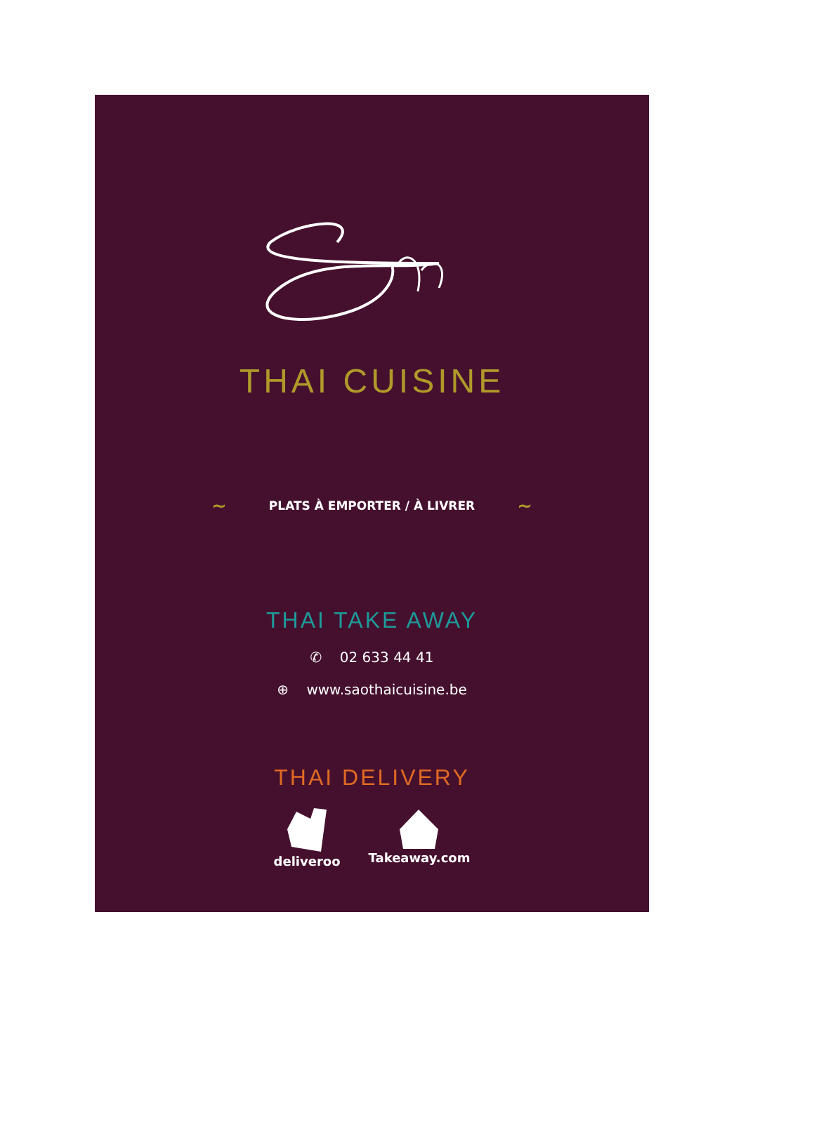THAI CUISINE
~ PLATS À EMPORTER / À LIVRER ~
THAI TAKE AWAY
✆ 02 633 44 41
⊕ www.saothaicuisine.be
THAI DELIVERY
deliveroo Takeaway.com